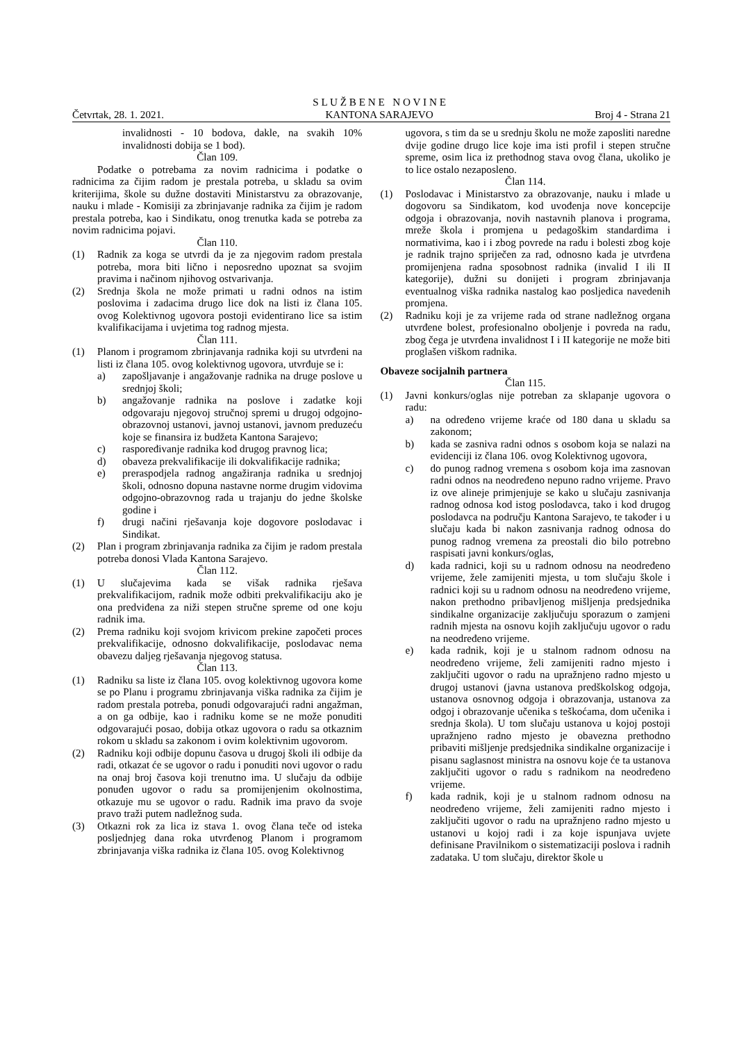Četvrtak, 28. 1. 2021.
S L U Ž B E N E N O V I N E
KANTONA SARAJEVO
Broj 4 - Strana 21
invalidnosti - 10 bodova, dakle, na svakih 10% invalidnosti dobija se 1 bod).
Član 109.
Podatke o potrebama za novim radnicima i podatke o radnicima za čijim radom je prestala potreba, u skladu sa ovim kriterijima, škole su dužne dostaviti Ministarstvu za obrazovanje, nauku i mlade - Komisiji za zbrinjavanje radnika za čijim je radom prestala potreba, kao i Sindikatu, onog trenutka kada se potreba za novim radnicima pojavi.
Član 110.
(1) Radnik za koga se utvrdi da je za njegovim radom prestala potreba, mora biti lično i neposredno upoznat sa svojim pravima i načinom njihovog ostvarivanja.
(2) Srednja škola ne može primati u radni odnos na istim poslovima i zadacima drugo lice dok na listi iz člana 105. ovog Kolektivnog ugovora postoji evidentirano lice sa istim kvalifikacijama i uvjetima tog radnog mjesta.
Član 111.
(1) Planom i programom zbrinjavanja radnika koji su utvrđeni na listi iz člana 105. ovog kolektivnog ugovora, utvrđuje se i:
a) zapošljavanje i angažovanje radnika na druge poslove u srednjoj školi;
b) angažovanje radnika na poslove i zadatke koji odgovaraju njegovoj stručnoj spremi u drugoj odgojno-obrazovnoj ustanovi, javnoj ustanovi, javnom preduzeću koje se finansira iz budžeta Kantona Sarajevo;
c) raspoređivanje radnika kod drugog pravnog lica;
d) obaveza prekvalifikacije ili dokvalifikacije radnika;
e) preraspodjela radnog angažiranja radnika u srednjoj školi, odnosno dopuna nastavne norme drugim vidovima odgojno-obrazovnog rada u trajanju do jedne školske godine i
f) drugi načini rješavanja koje dogovore poslodavac i Sindikat.
(2) Plan i program zbrinjavanja radnika za čijim je radom prestala potreba donosi Vlada Kantona Sarajevo.
Član 112.
(1) U slučajevima kada se višak radnika rješava prekvalifikacijom, radnik može odbiti prekvalifikaciju ako je ona predviđena za niži stepen stručne spreme od one koju radnik ima.
(2) Prema radniku koji svojom krivicom prekine započeti proces prekvalifikacije, odnosno dokvalifikacije, poslodavac nema obavezu daljeg rješavanja njegovog statusa.
Član 113.
(1) Radniku sa liste iz člana 105. ovog kolektivnog ugovora kome se po Planu i programu zbrinjavanja viška radnika za čijim je radom prestala potreba, ponudi odgovarajući radni angažman, a on ga odbije, kao i radniku kome se ne može ponuditi odgovarajući posao, dobija otkaz ugovora o radu sa otkaznim rokom u skladu sa zakonom i ovim kolektivnim ugovorom.
(2) Radniku koji odbije dopunu časova u drugoj školi ili odbije da radi, otkazat će se ugovor o radu i ponuditi novi ugovor o radu na onaj broj časova koji trenutno ima. U slučaju da odbije ponuđen ugovor o radu sa promijenjenim okolnostima, otkazuje mu se ugovor o radu. Radnik ima pravo da svoje pravo traži putem nadležnog suda.
(3) Otkazni rok za lica iz stava 1. ovog člana teče od isteka posljednjeg dana roka utvrđenog Planom i programom zbrinjavanja viška radnika iz člana 105. ovog Kolektivnog
ugovora, s tim da se u srednju školu ne može zaposliti naredne dvije godine drugo lice koje ima isti profil i stepen stručne spreme, osim lica iz prethodnog stava ovog člana, ukoliko je to lice ostalo nezaposleno.
Član 114.
(1) Poslodavac i Ministarstvo za obrazovanje, nauku i mlade u dogovoru sa Sindikatom, kod uvođenja nove koncepcije odgoja i obrazovanja, novih nastavnih planova i programa, mreže škola i promjena u pedagoškim standardima i normativima, kao i i zbog povrede na radu i bolesti zbog koje je radnik trajno spriječen za rad, odnosno kada je utvrđena promijenjena radna sposobnost radnika (invalid I ili II kategorije), dužni su donijeti i program zbrinjavanja eventualnog viška radnika nastalog kao posljedica navedenih promjena.
(2) Radniku koji je za vrijeme rada od strane nadležnog organa utvrđene bolest, profesionalno oboljenje i povreda na radu, zbog čega je utvrđena invalidnost I i II kategorije ne može biti proglašen viškom radnika.
Obaveze socijalnih partnera
Član 115.
(1) Javni konkurs/oglas nije potreban za sklapanje ugovora o radu:
a) na određeno vrijeme kraće od 180 dana u skladu sa zakonom;
b) kada se zasniva radni odnos s osobom koja se nalazi na evidenciji iz člana 106. ovog Kolektivnog ugovora,
c) do punog radnog vremena s osobom koja ima zasnovan radni odnos na neodređeno nepuno radno vrijeme. Pravo iz ove alineje primjenjuje se kako u slučaju zasnivanja radnog odnosa kod istog poslodavca, tako i kod drugog poslodavca na području Kantona Sarajevo, te također i u slučaju kada bi nakon zasnivanja radnog odnosa do punog radnog vremena za preostali dio bilo potrebno raspisati javni konkurs/oglas,
d) kada radnici, koji su u radnom odnosu na neodređeno vrijeme, žele zamijeniti mjesta, u tom slučaju škole i radnici koji su u radnom odnosu na neodređeno vrijeme, nakon prethodno pribavljenog mišljenja predsjednika sindikalne organizacije zaključuju sporazum o zamjeni radnih mjesta na osnovu kojih zaključuju ugovor o radu na neodređeno vrijeme.
e) kada radnik, koji je u stalnom radnom odnosu na neodređeno vrijeme, želi zamijeniti radno mjesto i zaključiti ugovor o radu na upražnjeno radno mjesto u drugoj ustanovi (javna ustanova predškolskog odgoja, ustanova osnovnog odgoja i obrazovanja, ustanova za odgoj i obrazovanje učenika s teškoćama, dom učenika i srednja škola). U tom slučaju ustanova u kojoj postoji upražnjeno radno mjesto je obavezna prethodno pribaviti mišljenje predsjednika sindikalne organizacije i pisanu saglasnost ministra na osnovu koje će ta ustanova zaključiti ugovor o radu s radnikom na neodređeno vrijeme.
f) kada radnik, koji je u stalnom radnom odnosu na neodređeno vrijeme, želi zamijeniti radno mjesto i zaključiti ugovor o radu na upražnjeno radno mjesto u ustanovi u kojoj radi i za koje ispunjava uvjete definisane Pravilnikom o sistematizaciji poslova i radnih zadataka. U tom slučaju, direktor škole u